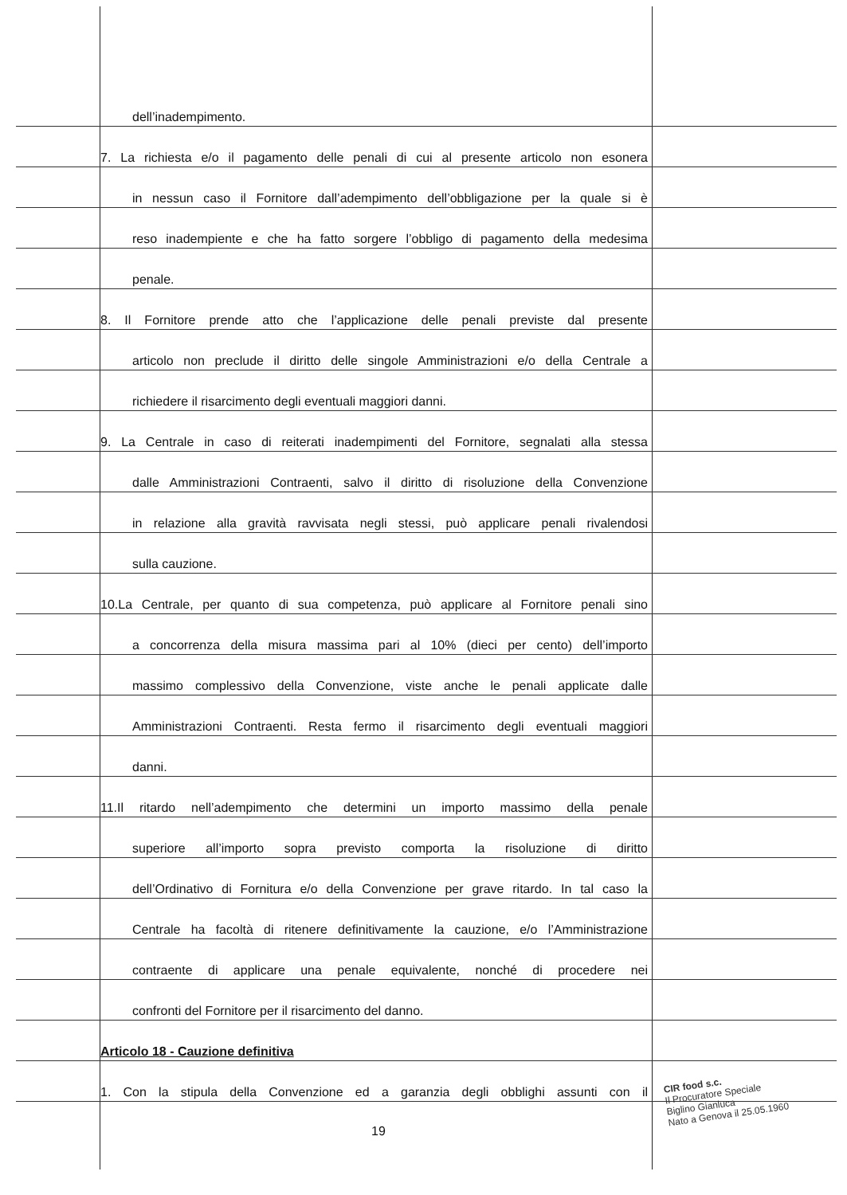dell’inadempimento.
7. La richiesta e/o il pagamento delle penali di cui al presente articolo non esonera
in nessun caso il Fornitore dall’adempimento dell’obbligazione per la quale si è
reso inadempiente e che ha fatto sorgere l’obbligo di pagamento della medesima
penale.
8. Il Fornitore prende atto che l’applicazione delle penali previste dal presente
articolo non preclude il diritto delle singole Amministrazioni e/o della Centrale a
richiedere il risarcimento degli eventuali maggiori danni.
9. La Centrale in caso di reiterati inadempimenti del Fornitore, segnalati alla stessa
dalle Amministrazioni Contraenti, salvo il diritto di risoluzione della Convenzione
in relazione alla gravità ravvisata negli stessi, può applicare penali rivalendosi
sulla cauzione.
10.La Centrale, per quanto di sua competenza, può applicare al Fornitore penali sino
a concorrenza della misura massima pari al 10% (dieci per cento) dell’importo
massimo complessivo della Convenzione, viste anche le penali applicate dalle
Amministrazioni Contraenti. Resta fermo il risarcimento degli eventuali maggiori
danni.
11.Il ritardo nell’adempimento che determini un importo massimo della penale
superiore all’importo sopra previsto comporta la risoluzione di diritto
dell’Ordinativo di Fornitura e/o della Convenzione per grave ritardo. In tal caso la
Centrale ha facoltà di ritenere definitivamente la cauzione, e/o l’Amministrazione
contraente di applicare una penale equivalente, nonché di procedere nei
confronti del Fornitore per il risarcimento del danno.
Articolo 18 - Cauzione definitiva
1. Con la stipula della Convenzione ed a garanzia degli obblighi assunti con il
19
CIR food s.c.
Il Procuratore Speciale
Biglino Gianluca
Nato a Genova il 25.05.1960